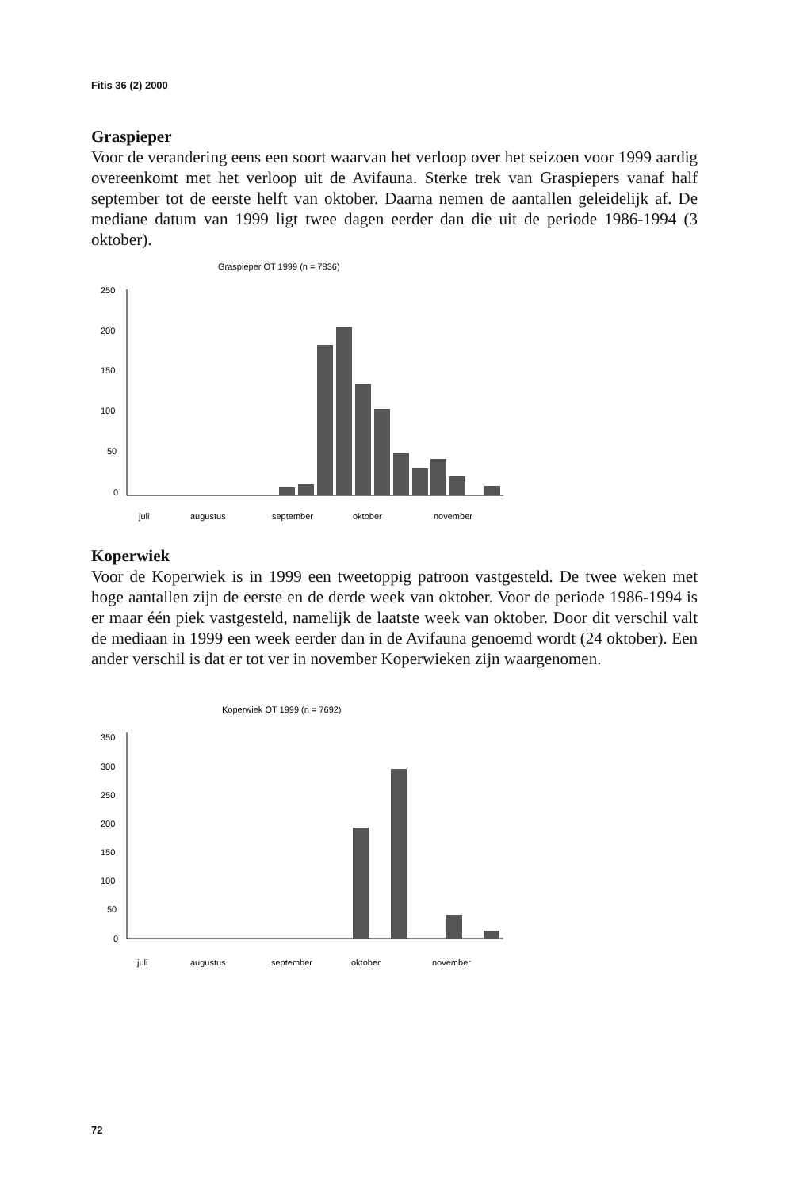Fitis 36 (2) 2000
Graspieper
Voor de verandering eens een soort waarvan het verloop over het seizoen voor 1999 aardig overeenkomt met het verloop uit de Avifauna. Sterke trek van Graspiepers vanaf half september tot de eerste helft van oktober. Daarna nemen de aantallen geleidelijk af. De mediane datum van 1999 ligt twee dagen eerder dan die uit de periode 1986-1994 (3 oktober).
Graspieper OT 1999 (n = 7836)
250
200
150
100
50
0
juli
augustus
september
oktober
november
Koperwiek
Voor de Koperwiek is in 1999 een tweetoppig patroon vastgesteld. De twee weken met hoge aantallen zijn de eerste en de derde week van oktober. Voor de periode 1986-1994 is er maar één piek vastgesteld, namelijk de laatste week van oktober. Door dit verschil valt de mediaan in 1999 een week eerder dan in de Avifauna genoemd wordt (24 oktober). Een ander verschil is dat er tot ver in november Koperwieken zijn waargenomen.
Koperwiek OT 1999 (n = 7692)
350
300
250
200
150
100
50
0
juli
augustus
september
oktober
november
72